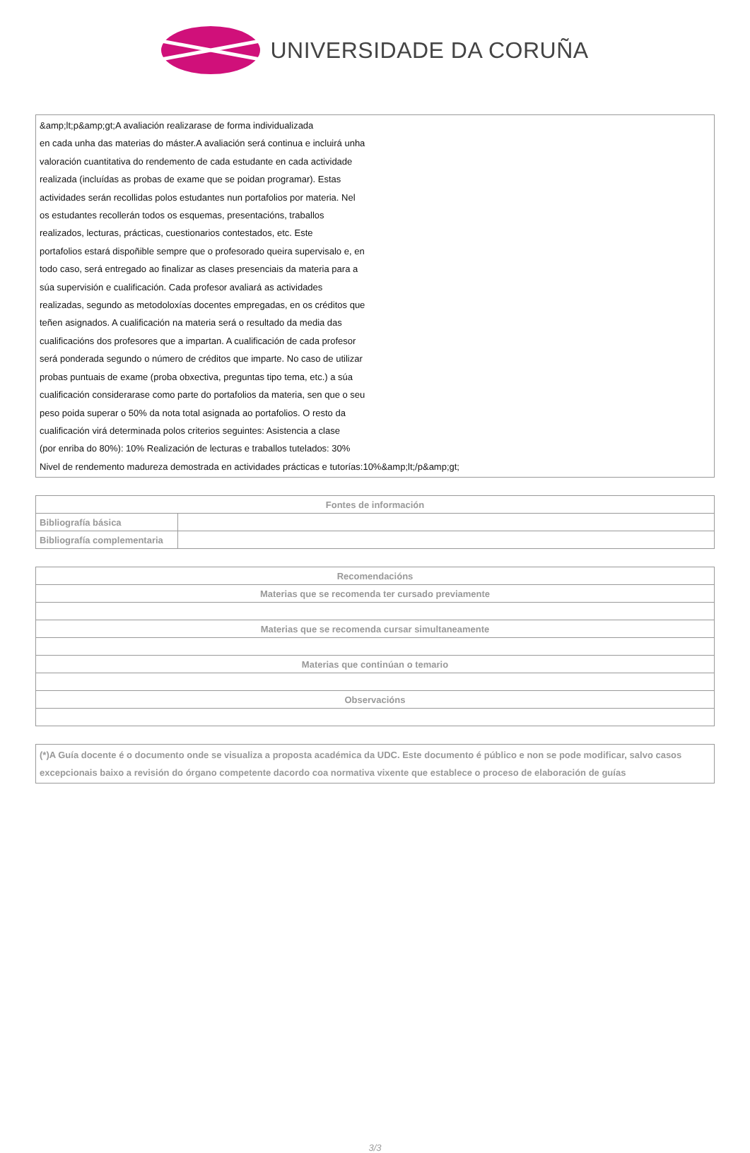UNIVERSIDADE DA CORUÑA
&amp;lt;p&amp;gt;A avaliación realizarase de forma individualizada
en cada unha das materias do máster.A avaliación será continua e incluirá unha
valoración cuantitativa do rendemento de cada estudante en cada actividade
realizada (incluídas as probas de exame que se poidan programar). Estas
actividades serán recollidas polos estudantes nun portafolios por materia. Nel
os estudantes recollerán todos os esquemas, presentacións, traballos
realizados, lecturas, prácticas, cuestionarios contestados, etc. Este
portafolios estará dispoñible sempre que o profesorado queira supervisalo e, en
todo caso, será entregado ao finalizar as clases presenciais da materia para a
súa supervisión e cualificación. Cada profesor avaliará as actividades
realizadas, segundo as metodoloxías docentes empregadas, en os créditos que
teñen asignados. A cualificación na materia será o resultado da media das
cualificacións dos profesores que a impartan. A cualificación de cada profesor
será ponderada segundo o número de créditos que imparte. No caso de utilizar
probas puntuais de exame (proba obxectiva, preguntas tipo tema, etc.) a súa
cualificación considerarase como parte do portafolios da materia, sen que o seu
peso poida superar o 50% da nota total asignada ao portafolios. O resto da
cualificación virá determinada polos criterios seguintes: Asistencia a clase
(por enriba do 80%): 10% Realización de lecturas e traballos tutelados: 30%
Nivel de rendemento madureza demostrada en actividades prácticas e tutorías:10%&amp;lt;/p&amp;gt;
| Fontes de información | |
| --- | --- |
| Bibliografía básica | |
| Bibliografía complementaria | |
| Recomendacións |
| --- |
| Materias que se recomenda ter cursado previamente |
| Materias que se recomenda cursar simultaneamente |
| Materias que continúan o temario |
| Observacións |
(*)A Guía docente é o documento onde se visualiza a proposta académica da UDC. Este documento é público e non se pode modificar, salvo casos excepcionais baixo a revisión do órgano competente dacordo coa normativa vixente que establece o proceso de elaboración de guías
3/3